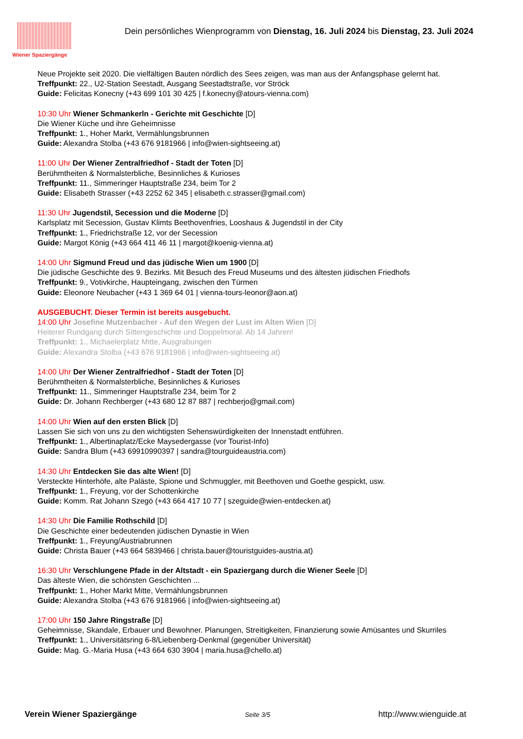Wiener Spaziergänge
Dein persönliches Wienprogramm von Dienstag, 16. Juli 2024 bis Dienstag, 23. Juli 2024
Neue Projekte seit 2020. Die vielfältigen Bauten nördlich des Sees zeigen, was man aus der Anfangsphase gelernt hat.
Treffpunkt: 22., U2-Station Seestadt, Ausgang Seestadtstraße, vor Ströck
Guide: Felicitas Konecny (+43 699 101 30 425 | f.konecny@atours-vienna.com)
10:30 Uhr Wiener Schmankerln - Gerichte mit Geschichte [D]
Die Wiener Küche und ihre Geheimnisse
Treffpunkt: 1., Hoher Markt, Vermählungsbrunnen
Guide: Alexandra Stolba (+43 676 9181966 | info@wien-sightseeing.at)
11:00 Uhr Der Wiener Zentralfriedhof - Stadt der Toten [D]
Berühmtheiten & Normalsterbliche, Besinnliches & Kurioses
Treffpunkt: 11., Simmeringer Hauptstraße 234, beim Tor 2
Guide: Elisabeth Strasser (+43 2252 62 345 | elisabeth.c.strasser@gmail.com)
11:30 Uhr Jugendstil, Secession und die Moderne [D]
Karlsplatz mit Secession, Gustav Klimts Beethovenfries, Looshaus & Jugendstil in der City
Treffpunkt: 1., Friedrichstraße 12, vor der Secession
Guide: Margot König (+43 664 411 46 11 | margot@koenig-vienna.at)
14:00 Uhr Sigmund Freud und das jüdische Wien um 1900 [D]
Die jüdische Geschichte des 9. Bezirks. Mit Besuch des Freud Museums und des ältesten jüdischen Friedhofs
Treffpunkt: 9., Votivkirche, Haupteingang, zwischen den Türmen
Guide: Eleonore Neubacher (+43 1 369 64 01 | vienna-tours-leonor@aon.at)
AUSGEBUCHT. Dieser Termin ist bereits ausgebucht.
14:00 Uhr Josefine Mutzenbacher - Auf den Wegen der Lust im Alten Wien [D]
Heiterer Rundgang durch Sittengeschichte und Doppelmoral. Ab 14 Jahren!
Treffpunkt: 1., Michaelerplatz Mitte, Ausgrabungen
Guide: Alexandra Stolba (+43 676 9181966 | info@wien-sightseeing.at)
14:00 Uhr Der Wiener Zentralfriedhof - Stadt der Toten [D]
Berühmtheiten & Normalsterbliche, Besinnliches & Kurioses
Treffpunkt: 11., Simmeringer Hauptstraße 234, beim Tor 2
Guide: Dr. Johann Rechberger (+43 680 12 87 887 | rechberjo@gmail.com)
14:00 Uhr Wien auf den ersten Blick [D]
Lassen Sie sich von uns zu den wichtigsten Sehenswürdigkeiten der Innenstadt entführen.
Treffpunkt: 1., Albertinaplatz/Ecke Maysedergasse (vor Tourist-Info)
Guide: Sandra Blum (+43 69910990397 | sandra@tourguideaustria.com)
14:30 Uhr Entdecken Sie das alte Wien! [D]
Versteckte Hinterhöfe, alte Paläste, Spione und Schmuggler, mit Beethoven und Goethe gespickt, usw.
Treffpunkt: 1., Freyung, vor der Schottenkirche
Guide: Komm. Rat Johann Szegö (+43 664 417 10 77 | szeguide@wien-entdecken.at)
14:30 Uhr Die Familie Rothschild [D]
Die Geschichte einer bedeutenden jüdischen Dynastie in Wien
Treffpunkt: 1., Freyung/Austriabrunnen
Guide: Christa Bauer (+43 664 5839466 | christa.bauer@touristguides-austria.at)
16:30 Uhr Verschlungene Pfade in der Altstadt - ein Spaziergang durch die Wiener Seele [D]
Das älteste Wien, die schönsten Geschichten ...
Treffpunkt: 1., Hoher Markt Mitte, Vermählungsbrunnen
Guide: Alexandra Stolba (+43 676 9181966 | info@wien-sightseeing.at)
17:00 Uhr 150 Jahre Ringstraße [D]
Geheimnisse, Skandale, Erbauer und Bewohner. Planungen, Streitigkeiten, Finanzierung sowie Amüsantes und Skurriles
Treffpunkt: 1., Universitätsring 6-8/Liebenberg-Denkmal (gegenüber Universität)
Guide: Mag. G.-Maria Husa (+43 664 630 3904 | maria.husa@chello.at)
Verein Wiener Spaziergänge Seite 3/5 http://www.wienguide.at